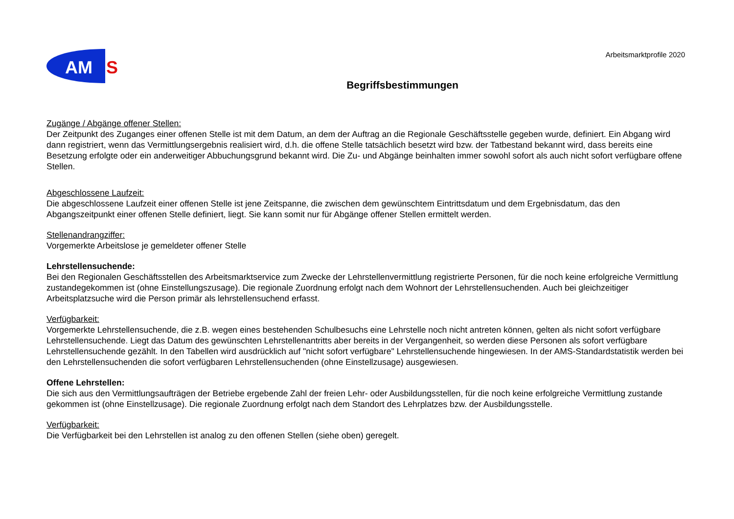AM
S
Arbeitsmarktprofile 2020
Begriffsbestimmungen
Zugänge / Abgänge offener Stellen:
Der Zeitpunkt des Zuganges einer offenen Stelle ist mit dem Datum, an dem der Auftrag an die Regionale Geschäftsstelle gegeben wurde, definiert. Ein Abgang wird dann registriert, wenn das Vermittlungsergebnis realisiert wird, d.h. die offene Stelle tatsächlich besetzt wird bzw. der Tatbestand bekannt wird, dass bereits eine Besetzung erfolgte oder ein anderweitiger Abbuchungsgrund bekannt wird. Die Zu- und Abgänge beinhalten immer sowohl sofort als auch nicht sofort verfügbare offene Stellen.
Abgeschlossene Laufzeit:
Die abgeschlossene Laufzeit einer offenen Stelle ist jene Zeitspanne, die zwischen dem gewünschtem Eintrittsdatum und dem Ergebnisdatum, das den Abgangszeitpunkt einer offenen Stelle definiert, liegt. Sie kann somit nur für Abgänge offener Stellen ermittelt werden.
Stellenandrangziffer:
Vorgemerkte Arbeitslose je gemeldeter offener Stelle
Lehrstellensuchende:
Bei den Regionalen Geschäftsstellen des Arbeitsmarktservice zum Zwecke der Lehrstellenvermittlung registrierte Personen, für die noch keine erfolgreiche Vermittlung zustandegekommen ist (ohne Einstellungszusage). Die regionale Zuordnung erfolgt nach dem Wohnort der Lehrstellensuchenden. Auch bei gleichzeitiger Arbeitsplatzsuche wird die Person primär als lehrstellensuchend erfasst.
Verfügbarkeit:
Vorgemerkte Lehrstellensuchende, die z.B. wegen eines bestehenden Schulbesuchs eine Lehrstelle noch nicht antreten können, gelten als nicht sofort verfügbare Lehrstellensuchende. Liegt das Datum des gewünschten Lehrstellenantritts aber bereits in der Vergangenheit, so werden diese Personen als sofort verfügbare Lehrstellensuchende gezählt. In den Tabellen wird ausdrücklich auf "nicht sofort verfügbare" Lehrstellensuchende hingewiesen. In der AMS-Standardstatistik werden bei den Lehrstellensuchenden die sofort verfügbaren Lehrstellensuchenden (ohne Einstellzusage) ausgewiesen.
Offene Lehrstellen:
Die sich aus den Vermittlungsaufträgen der Betriebe ergebende Zahl der freien Lehr- oder Ausbildungsstellen, für die noch keine erfolgreiche Vermittlung zustande gekommen ist (ohne Einstellzusage). Die regionale Zuordnung erfolgt nach dem Standort des Lehrplatzes bzw. der Ausbildungsstelle.
Verfügbarkeit:
Die Verfügbarkeit bei den Lehrstellen ist analog zu den offenen Stellen (siehe oben) geregelt.